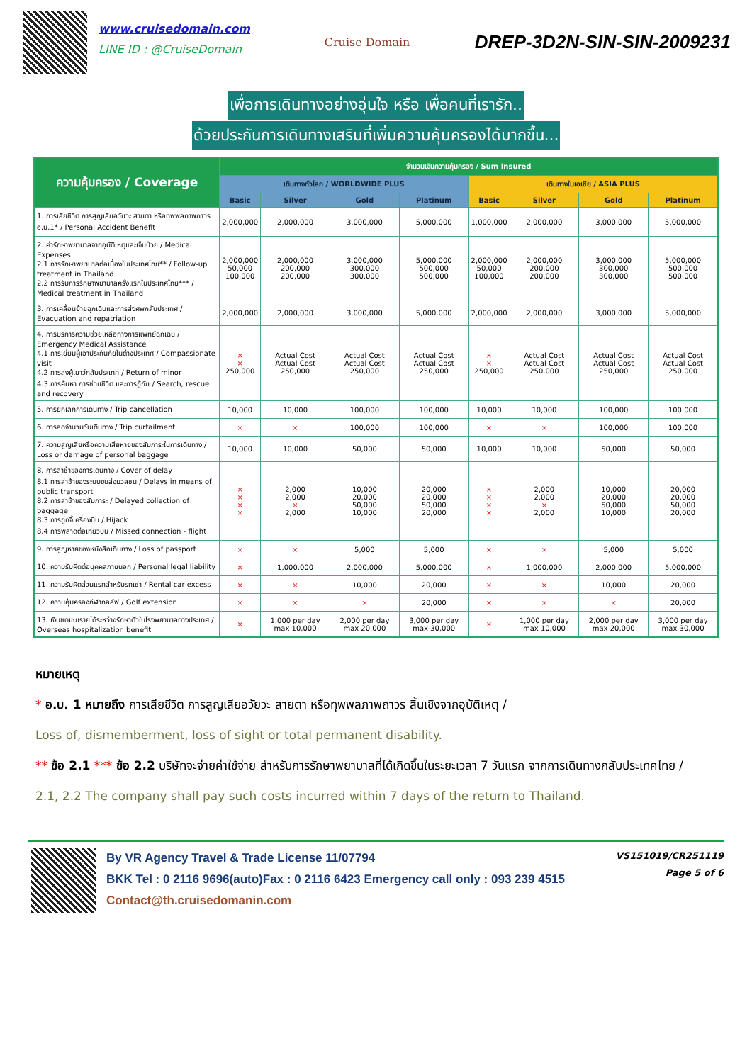www.cruisedomain.com
LINE ID : @CruiseDomain
Cruise Domain
DREP-3D2N-SIN-SIN-2009231
เพื่อการเดินทางอย่างอุ่นใจ หรือ เพื่อคนที่เรารัก..
ด้วยประกันการเดินทางเสริมที่เพิ่มความคุ้มครองได้มากขึ้น...
| ความคุ้มครอง / Coverage | จำนวนเงินความคุ้มครอง / Sum Insured | | | | | | | |
| --- | --- | --- | --- | --- | --- | --- | --- | --- |
| | เดินทางทั่วโลก / WORLDWIDE PLUS | | | | เดินทางในเอเชีย / ASIA PLUS | | | |
| | Basic | Silver | Gold | Platinum | Basic | Silver | Gold | Platinum |
| 1. การเสียชีวิต การสูญเสียอวัยวะ สายตา หรือทุพพลภาพถาวร อ.บ.1* / Personal Accident Benefit | 2,000,000 | 2,000,000 | 3,000,000 | 5,000,000 | 1,000,000 | 2,000,000 | 3,000,000 | 5,000,000 |
| 2. ค่ารักษาพยาบาลจากอุบัติเหตุและเจ็บป่วย / Medical Expenses 2.1 การรักษาพยาบาลต่อเนื่องในประเทศไทย** / Follow-up treatment in Thailand 2.2 การรับการรักษาพยาบาลครั้งแรกในประเทศไทย*** / Medical treatment in Thailand | 2,000,000 50,000 100,000 | 2,000,000 200,000 200,000 | 3,000,000 300,000 300,000 | 5,000,000 500,000 500,000 | 2,000,000 50,000 100,000 | 2,000,000 200,000 200,000 | 3,000,000 300,000 300,000 | 5,000,000 500,000 500,000 |
| 3. การเคลื่อนย้ายฉุกเฉินและการส่งศพกลับประเทศ / Evacuation and repatriation | 2,000,000 | 2,000,000 | 3,000,000 | 5,000,000 | 2,000,000 | 2,000,000 | 3,000,000 | 5,000,000 |
| 4. การบริการความช่วยเหลือทางการแพทย์ฉุกเฉิน / Emergency Medical Assistance 4.1 การเยี่ยมผู้เอาประกันภัยในต่างประเทศ / Compassionate visit 4.2 การส่งผู้เยาว์กลับประเทศ / Return of minor 4.3 การค้นหา การช่วยชีวิต และการกู้ภัย / Search, rescue and recovery | × × 250,000 | Actual Cost Actual Cost 250,000 | Actual Cost Actual Cost 250,000 | Actual Cost Actual Cost 250,000 | × × 250,000 | Actual Cost Actual Cost 250,000 | Actual Cost Actual Cost 250,000 | Actual Cost Actual Cost 250,000 |
| 5. การยกเลิกการเดินทาง / Trip cancellation | 10,000 | 10,000 | 100,000 | 100,000 | 10,000 | 10,000 | 100,000 | 100,000 |
| 6. การลดจำนวนวันเดินทาง / Trip curtailment | × | × | 100,000 | 100,000 | × | × | 100,000 | 100,000 |
| 7. ความสูญเสียหรือความเสียหายของสัมภาระในการเดินทาง / Loss or damage of personal baggage | 10,000 | 10,000 | 50,000 | 50,000 | 10,000 | 10,000 | 50,000 | 50,000 |
| 8. การล่าช้าของการเดินทาง / Cover of delay 8.1 การล่าช้าของระบบขนส่งมวลชน / Delays in means of public transport 8.2 การล่าช้าของสัมภาระ / Delayed collection of baggage 8.3 การถูกจี้เครื่องบิน / Hijack 8.4 การพลาดต่อเที่ยวบิน / Missed connection - flight | × × × × | 2,000 2,000 × 2,000 | 10,000 20,000 50,000 10,000 | 20,000 20,000 50,000 20,000 | × × × × | 2,000 2,000 × 2,000 | 10,000 20,000 50,000 10,000 | 20,000 20,000 50,000 20,000 |
| 9. การสูญหายของหนังสือเดินทาง / Loss of passport | × | × | 5,000 | 5,000 | × | × | 5,000 | 5,000 |
| 10. ความรับผิดต่อบุคคลภายนอก / Personal legal liability | × | 1,000,000 | 2,000,000 | 5,000,000 | × | 1,000,000 | 2,000,000 | 5,000,000 |
| 11. ความรับผิดส่วนแรกสำหรับรถเช่า / Rental car excess | × | × | 10,000 | 20,000 | × | × | 10,000 | 20,000 |
| 12. ความคุ้มครองกีฬากอล์ฟ / Golf extension | × | × | × | 20,000 | × | × | × | 20,000 |
| 13. เงินชดเชยรายได้ระหว่างรักษาตัวในโรงพยาบาลต่างประเทศ / Overseas hospitalization benefit | × | 1,000 per day max 10,000 | 2,000 per day max 20,000 | 3,000 per day max 30,000 | × | 1,000 per day max 10,000 | 2,000 per day max 20,000 | 3,000 per day max 30,000 |
หมายเหตุ
* อ.บ. 1 หมายถึง การเสียชีวิต การสูญเสียอวัยวะ สายตา หรือทุพพลภาพถาวร สิ้นเชิงจากอุบัติเหตุ /
Loss of, dismemberment, loss of sight or total permanent disability.
** ข้อ 2.1 *** ข้อ 2.2 บริษัทจะจ่ายค่าใช้จ่าย สำหรับการรักษาพยาบาลที่ได้เกิดขึ้นในระยะเวลา 7 วันแรก จากการเดินทางกลับประเทศไทย /
2.1, 2.2 The company shall pay such costs incurred within 7 days of the return to Thailand.
By VR Agency Travel & Trade License 11/07794
BKK Tel : 0 2116 9696(auto)Fax : 0 2116 6423 Emergency call only : 093 239 4515
Contact@th.cruisedomanin.com
VS151019/CR251119
Page 5 of 6